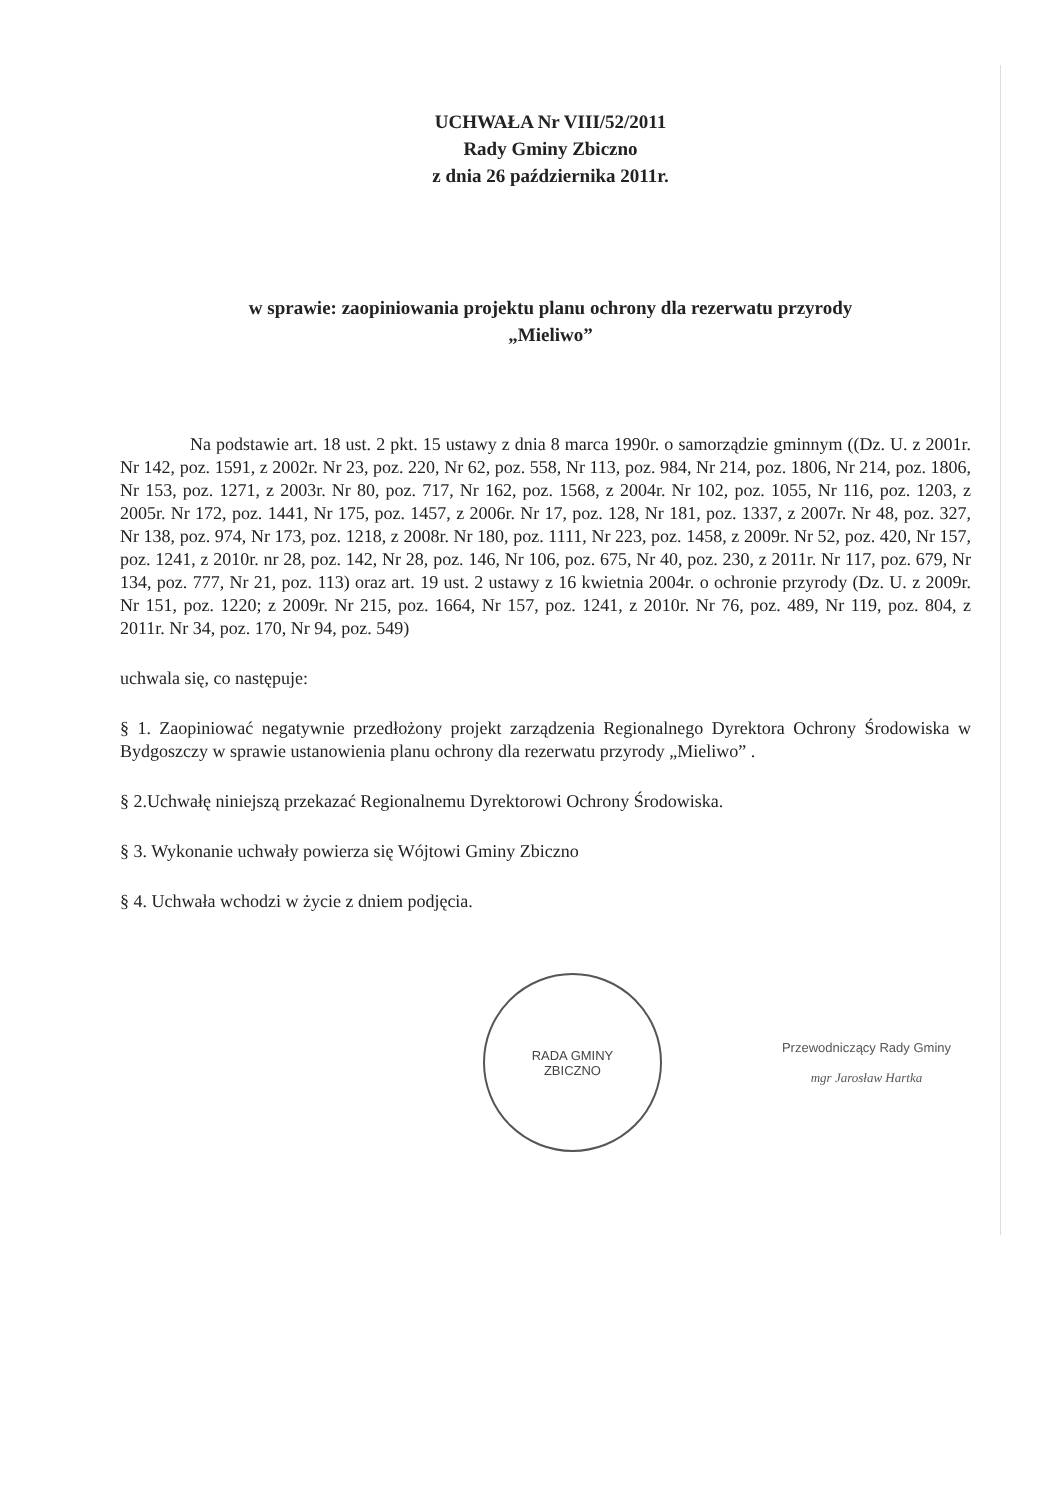UCHWAŁA Nr VIII/52/2011
Rady Gminy Zbiczno
z dnia 26 października 2011r.
w sprawie: zaopiniowania projektu planu ochrony dla rezerwatu przyrody
„Mieliwo”
Na podstawie art. 18 ust. 2 pkt. 15 ustawy z dnia 8 marca 1990r. o samorządzie gminnym ((Dz. U. z 2001r. Nr 142, poz. 1591, z 2002r. Nr 23, poz. 220, Nr 62, poz. 558, Nr 113, poz. 984, Nr 214, poz. 1806, Nr 214, poz. 1806, Nr 153, poz. 1271, z 2003r. Nr 80, poz. 717, Nr 162, poz. 1568, z 2004r. Nr 102, poz. 1055, Nr 116, poz. 1203, z 2005r. Nr 172, poz. 1441, Nr 175, poz. 1457, z 2006r. Nr 17, poz. 128, Nr 181, poz. 1337, z 2007r. Nr 48, poz. 327, Nr 138, poz. 974, Nr 173, poz. 1218, z 2008r. Nr 180, poz. 1111, Nr 223, poz. 1458, z 2009r. Nr 52, poz. 420, Nr 157, poz. 1241, z 2010r. nr 28, poz. 142, Nr 28, poz. 146, Nr 106, poz. 675, Nr 40, poz. 230, z 2011r. Nr 117, poz. 679, Nr 134, poz. 777, Nr 21, poz. 113) oraz art. 19 ust. 2 ustawy z 16 kwietnia 2004r. o ochronie przyrody (Dz. U. z 2009r. Nr 151, poz. 1220; z 2009r. Nr 215, poz. 1664, Nr 157, poz. 1241, z 2010r. Nr 76, poz. 489, Nr 119, poz. 804, z 2011r. Nr 34, poz. 170, Nr 94, poz. 549)
uchwala się, co następuje:
§ 1. Zaopiniować negatywnie przedłożony projekt zarządzenia Regionalnego Dyrektora Ochrony Środowiska w Bydgoszczy w sprawie ustanowienia planu ochrony dla rezerwatu przyrody „Mieliwo” .
§ 2.Uchwałę niniejszą przekazać Regionalnemu Dyrektorowi Ochrony Środowiska.
§ 3. Wykonanie uchwały powierza się Wójtowi Gminy Zbiczno
§ 4. Uchwała wchodzi w życie z dniem podjęcia.
RADA GMINY
ZBICZNO
Przewodniczący Rady Gminy
mgr Jarosław Hartka